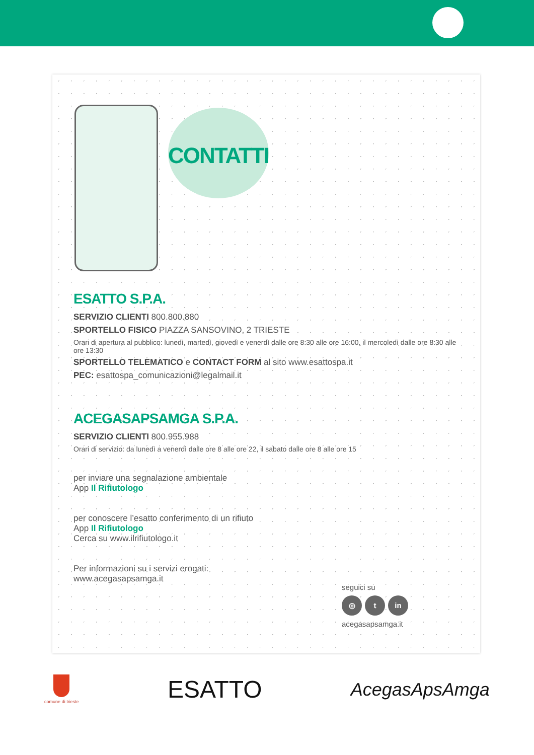CONTATTI
ESATTO S.P.A.
SERVIZIO CLIENTI 800.800.880
SPORTELLO FISICO PIAZZA SANSOVINO, 2 TRIESTE
Orari di apertura al pubblico: lunedì, martedì, giovedì e venerdì dalle ore 8:30 alle ore 16:00, il mercoledì dalle ore 8:30 alle ore 13:30
SPORTELLO TELEMATICO e CONTACT FORM al sito www.esattospa.it
PEC: esattospa_comunicazioni@legalmail.it
ACEGASAPSAMGA S.P.A.
SERVIZIO CLIENTI 800.955.988
Orari di servizio: da lunedì a venerdì dalle ore 8 alle ore 22, il sabato dalle ore 8 alle ore 15
per inviare una segnalazione ambientale
App Il Rifiutologo
per conoscere l’esatto conferimento di un rifiuto
App Il Rifiutologo
Cerca su www.ilrifiutologo.it
Per informazioni su i servizi erogati:
www.acegasapsamga.it
seguici su
◎ t in
acegasapsamga.it
comune di trieste
ESATTO
AcegasApsAmga